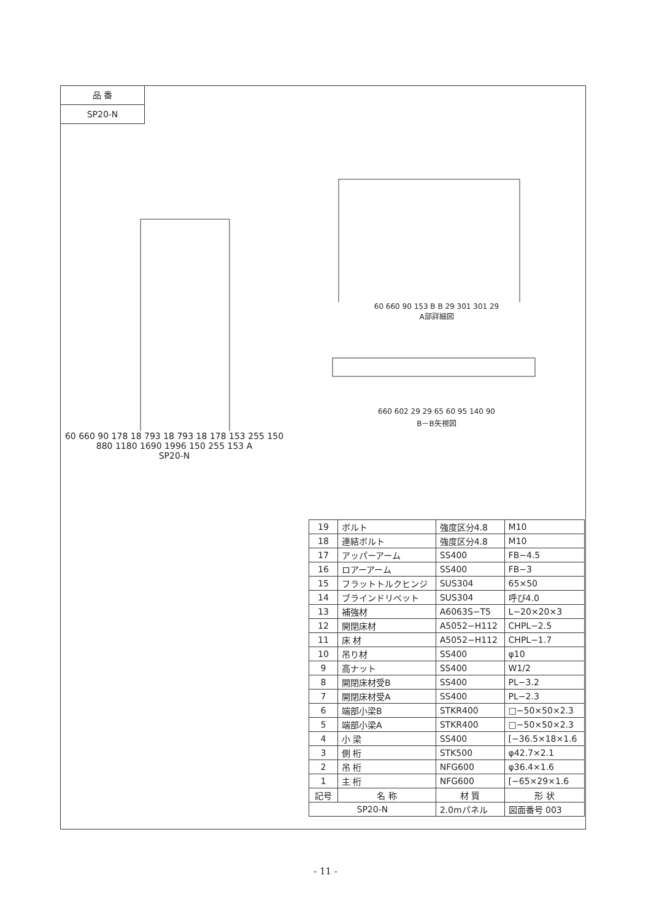品 番
SP20-N
60 660 90 178 18 793 18 793 18 178 153 255 150 880 1180 1690 1996 150 255 153 A
SP20-N
60 660 90 153 B B 29 301 301 29
A部詳細図
660 602 29 29 65 60 95 140 90
B－B矢視図
| 19 | ボルト | 強度区分4.8 | M10 |
| 18 | 連結ボルト | 強度区分4.8 | M10 |
| 17 | アッパーアーム | SS400 | FB−4.5 |
| 16 | ロアーアーム | SS400 | FB−3 |
| 15 | フラットトルクヒンジ | SUS304 | 65×50 |
| 14 | ブラインドリベット | SUS304 | 呼び4.0 |
| 13 | 補強材 | A6063S−T5 | L−20×20×3 |
| 12 | 開閉床材 | A5052−H112 | CHPL−2.5 |
| 11 | 床 材 | A5052−H112 | CHPL−1.7 |
| 10 | 吊り材 | SS400 | φ10 |
| 9 | 高ナット | SS400 | W1/2 |
| 8 | 開閉床材受B | SS400 | PL−3.2 |
| 7 | 開閉床材受A | SS400 | PL−2.3 |
| 6 | 端部小梁B | STKR400 | □−50×50×2.3 |
| 5 | 端部小梁A | STKR400 | □−50×50×2.3 |
| 4 | 小 梁 | SS400 | [−36.5×18×1.6 |
| 3 | 側 桁 | STK500 | φ42.7×2.1 |
| 2 | 吊 桁 | NFG600 | φ36.4×1.6 |
| 1 | 主 桁 | NFG600 | [−65×29×1.6 |
| 記号 | 名 称 | 材 質 | 形 状 |
| SP20-N | | 2.0mパネル | 図面番号 003 |
- 11 -